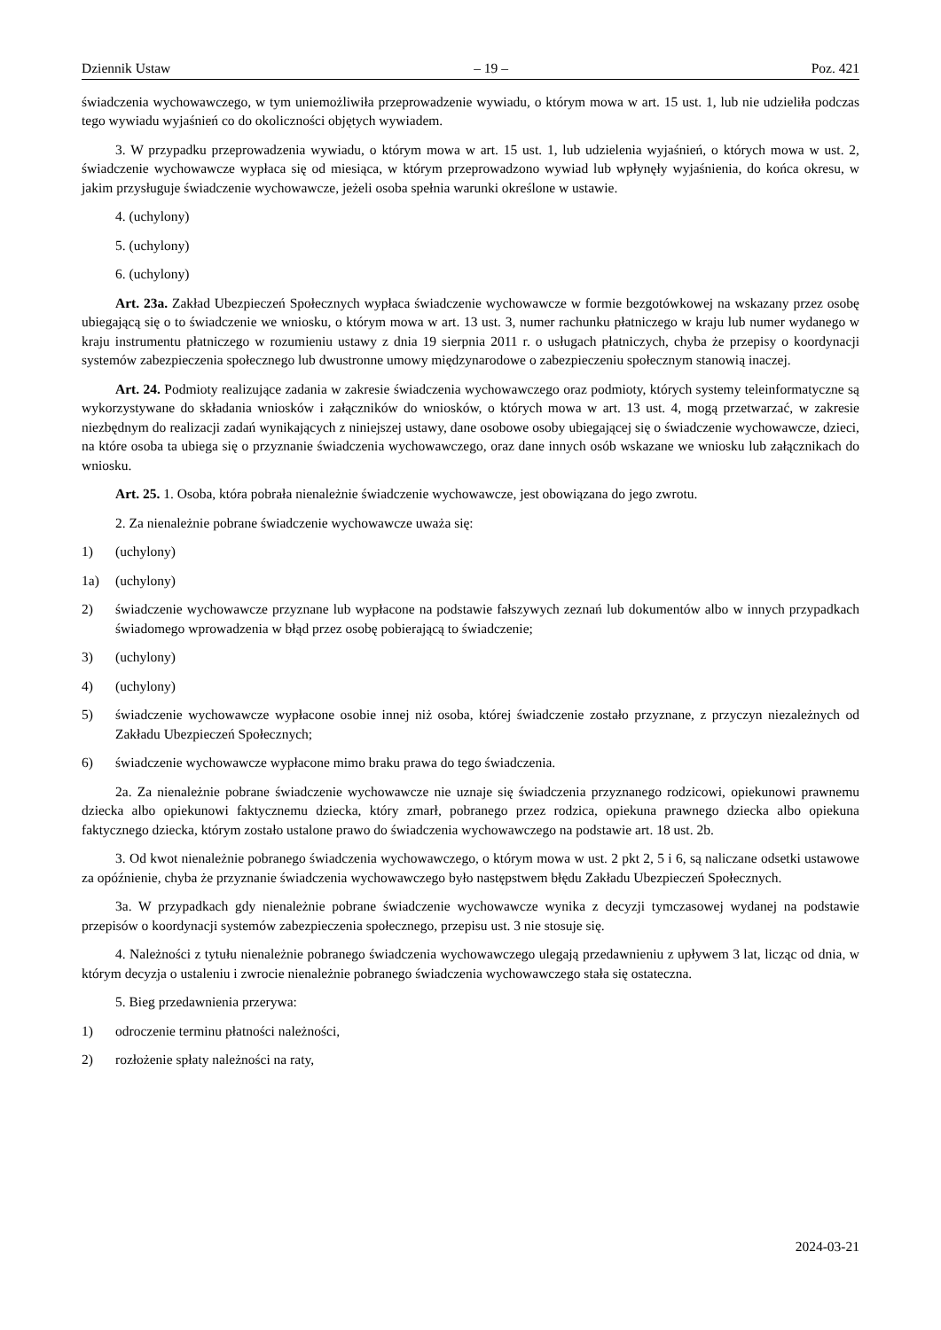Dziennik Ustaw – 19 – Poz. 421
świadczenia wychowawczego, w tym uniemożliwiła przeprowadzenie wywiadu, o którym mowa w art. 15 ust. 1, lub nie udzieliła podczas tego wywiadu wyjaśnień co do okoliczności objętych wywiadem.
3. W przypadku przeprowadzenia wywiadu, o którym mowa w art. 15 ust. 1, lub udzielenia wyjaśnień, o których mowa w ust. 2, świadczenie wychowawcze wypłaca się od miesiąca, w którym przeprowadzono wywiad lub wpłynęły wyjaśnienia, do końca okresu, w jakim przysługuje świadczenie wychowawcze, jeżeli osoba spełnia warunki określone w ustawie.
4. (uchylony)
5. (uchylony)
6. (uchylony)
Art. 23a. Zakład Ubezpieczeń Społecznych wypłaca świadczenie wychowawcze w formie bezgotówkowej na wskazany przez osobę ubiegającą się o to świadczenie we wniosku, o którym mowa w art. 13 ust. 3, numer rachunku płatniczego w kraju lub numer wydanego w kraju instrumentu płatniczego w rozumieniu ustawy z dnia 19 sierpnia 2011 r. o usługach płatniczych, chyba że przepisy o koordynacji systemów zabezpieczenia społecznego lub dwustronne umowy międzynarodowe o zabezpieczeniu społecznym stanowią inaczej.
Art. 24. Podmioty realizujące zadania w zakresie świadczenia wychowawczego oraz podmioty, których systemy teleinformatyczne są wykorzystywane do składania wniosków i załączników do wniosków, o których mowa w art. 13 ust. 4, mogą przetwarzać, w zakresie niezbędnym do realizacji zadań wynikających z niniejszej ustawy, dane osobowe osoby ubiegającej się o świadczenie wychowawcze, dzieci, na które osoba ta ubiega się o przyznanie świadczenia wychowawczego, oraz dane innych osób wskazane we wniosku lub załącznikach do wniosku.
Art. 25. 1. Osoba, która pobrała nienależnie świadczenie wychowawcze, jest obowiązana do jego zwrotu.
2. Za nienależnie pobrane świadczenie wychowawcze uważa się:
1) (uchylony)
1a) (uchylony)
2) świadczenie wychowawcze przyznane lub wypłacone na podstawie fałszywych zeznań lub dokumentów albo w innych przypadkach świadomego wprowadzenia w błąd przez osobę pobierającą to świadczenie;
3) (uchylony)
4) (uchylony)
5) świadczenie wychowawcze wypłacone osobie innej niż osoba, której świadczenie zostało przyznane, z przyczyn niezależnych od Zakładu Ubezpieczeń Społecznych;
6) świadczenie wychowawcze wypłacone mimo braku prawa do tego świadczenia.
2a. Za nienależnie pobrane świadczenie wychowawcze nie uznaje się świadczenia przyznanego rodzicowi, opiekunowi prawnemu dziecka albo opiekunowi faktycznemu dziecka, który zmarł, pobranego przez rodzica, opiekuna prawnego dziecka albo opiekuna faktycznego dziecka, którym zostało ustalone prawo do świadczenia wychowawczego na podstawie art. 18 ust. 2b.
3. Od kwot nienależnie pobranego świadczenia wychowawczego, o którym mowa w ust. 2 pkt 2, 5 i 6, są naliczane odsetki ustawowe za opóźnienie, chyba że przyznanie świadczenia wychowawczego było następstwem błędu Zakładu Ubezpieczeń Społecznych.
3a. W przypadkach gdy nienależnie pobrane świadczenie wychowawcze wynika z decyzji tymczasowej wydanej na podstawie przepisów o koordynacji systemów zabezpieczenia społecznego, przepisu ust. 3 nie stosuje się.
4. Należności z tytułu nienależnie pobranego świadczenia wychowawczego ulegają przedawnieniu z upływem 3 lat, licząc od dnia, w którym decyzja o ustaleniu i zwrocie nienależnie pobranego świadczenia wychowawczego stała się ostateczna.
5. Bieg przedawnienia przerywa:
1) odroczenie terminu płatności należności,
2) rozłożenie spłaty należności na raty,
2024-03-21